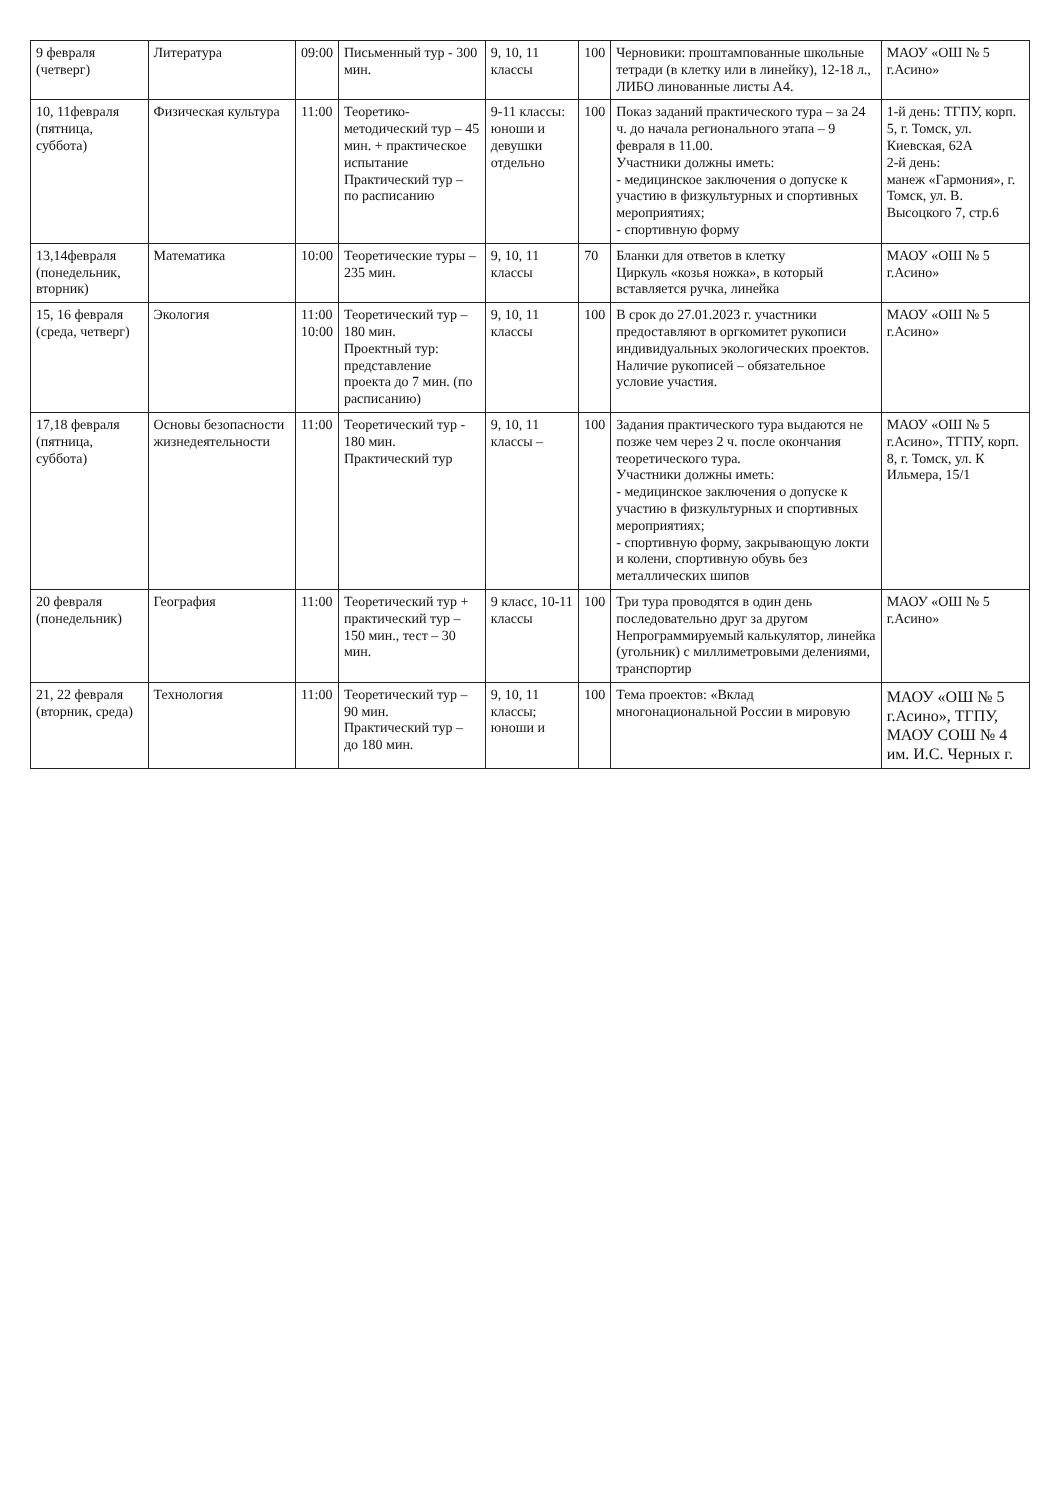| 9 февраля (четверг) | Литература | 09:00 | Письменный тур - 300 мин. | 9, 10, 11 классы | 100 | Черновики: проштампованные школьные тетради (в клетку или в линейку), 12-18 л., ЛИБО линованные листы А4. | МАОУ «ОШ № 5 г.Асино» |
| 10, 11февраля (пятница, суббота) | Физическая культура | 11:00 | Теоретико-методический тур – 45 мин. + практическое испытание Практический тур – по расписанию | 9-11 классы: юноши и девушки отдельно | 100 | Показ заданий практического тура – за 24 ч. до начала регионального этапа – 9 февраля в 11.00. Участники должны иметь: - медицинское заключения о допуске к участию в физкультурных и спортивных мероприятиях; - спортивную форму | 1-й день: ТГПУ, корп. 5, г. Томск, ул. Киевская, 62А 2-й день: манеж «Гармония», г. Томск, ул. В. Высоцкого 7, стр.6 |
| 13,14февраля (понедельник, вторник) | Математика | 10:00 | Теоретические туры – 235 мин. | 9, 10, 11 классы | 70 | Бланки для ответов в клетку Циркуль «козья ножка», в который вставляется ручка, линейка | МАОУ «ОШ № 5 г.Асино» |
| 15, 16 февраля (среда, четверг) | Экология | 11:00 10:00 | Теоретический тур – 180 мин. Проектный тур: представление проекта до 7 мин. (по расписанию) | 9, 10, 11 классы | 100 | В срок до 27.01.2023 г. участники предоставляют в оргкомитет рукописи индивидуальных экологических проектов. Наличие рукописей – обязательное условие участия. | МАОУ «ОШ № 5 г.Асино» |
| 17,18 февраля (пятница, суббота) | Основы безопасности жизнедеятельности | 11:00 | Теоретический тур - 180 мин. Практический тур | 9, 10, 11 классы – | 100 | Задания практического тура выдаются не позже чем через 2 ч. после окончания теоретического тура. Участники должны иметь: - медицинское заключения о допуске к участию в физкультурных и спортивных мероприятиях; - спортивную форму, закрывающую локти и колени, спортивную обувь без металлических шипов | МАОУ «ОШ № 5 г.Асино», ТГПУ, корп. 8, г. Томск, ул. К Ильмера, 15/1 |
| 20 февраля (понедельник) | География | 11:00 | Теоретический тур + практический тур – 150 мин., тест – 30 мин. | 9 класс, 10-11 классы | 100 | Три тура проводятся в один день последовательно друг за другом Непрограммируемый калькулятор, линейка (угольник) с миллиметровыми делениями, транспортир | МАОУ «ОШ № 5 г.Асино» |
| 21, 22 февраля (вторник, среда) | Технология | 11:00 | Теоретический тур – 90 мин. Практический тур – до 180 мин. | 9, 10, 11 классы; юноши и | 100 | Тема проектов: «Вклад многонациональной России в мировую | МАОУ «ОШ № 5 г.Асино», ТГПУ, МАОУ СОШ № 4 им. И.С. Черных г. |